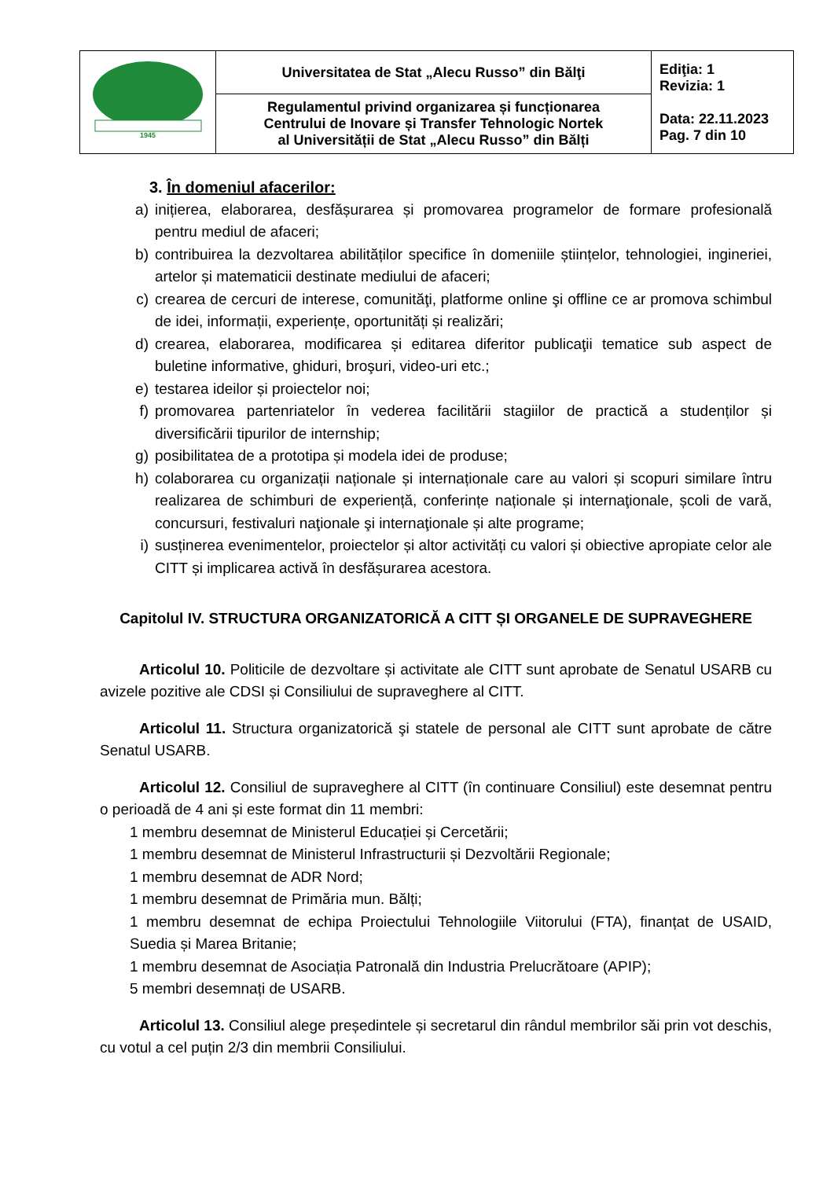| 1945 | Universitatea de Stat „Alecu Russo” din Bălţi | Ediţia: 1 Revizia: 1 Data: 22.11.2023 Pag. 7 din 10 |
| | Regulamentul privind organizarea și funcționarea Centrului de Inovare și Transfer Tehnologic Nortek al Universității de Stat „Alecu Russo” din Bălți | |
3. În domeniul afacerilor:
a) inițierea, elaborarea, desfășurarea și promovarea programelor de formare profesională pentru mediul de afaceri;
b) contribuirea la dezvoltarea abilităților specifice în domeniile științelor, tehnologiei, ingineriei, artelor și matematicii destinate mediului de afaceri;
c) crearea de cercuri de interese, comunităţi, platforme online şi offline ce ar promova schimbul de idei, informații, experiențe, oportunități și realizări;
d) crearea, elaborarea, modificarea și editarea diferitor publicaţii tematice sub aspect de buletine informative, ghiduri, broşuri, video-uri etc.;
e) testarea ideilor și proiectelor noi;
f) promovarea partenriatelor în vederea facilitării stagiilor de practică a studenților și diversificării tipurilor de internship;
g) posibilitatea de a prototipa și modela idei de produse;
h) colaborarea cu organizații naționale și internaționale care au valori și scopuri similare întru realizarea de schimburi de experiență, conferințe naționale și internaţionale, școli de vară, concursuri, festivaluri naţionale şi internaţionale și alte programe;
i) susținerea evenimentelor, proiectelor și altor activități cu valori și obiective apropiate celor ale CITT și implicarea activă în desfășurarea acestora.
Capitolul IV. STRUCTURA ORGANIZATORICĂ A CITT ȘI ORGANELE DE SUPRAVEGHERE
Articolul 10. Politicile de dezvoltare și activitate ale CITT sunt aprobate de Senatul USARB cu avizele pozitive ale CDSI și Consiliului de supraveghere al CITT.
Articolul 11. Structura organizatorică şi statele de personal ale CITT sunt aprobate de către Senatul USARB.
Articolul 12. Consiliul de supraveghere al CITT (în continuare Consiliul) este desemnat pentru o perioadă de 4 ani și este format din 11 membri:
1 membru desemnat de Ministerul Educației și Cercetării;
1 membru desemnat de Ministerul Infrastructurii și Dezvoltării Regionale;
1 membru desemnat de ADR Nord;
1 membru desemnat de Primăria mun. Bălți;
1 membru desemnat de echipa Proiectului Tehnologiile Viitorului (FTA), finanțat de USAID, Suedia și Marea Britanie;
1 membru desemnat de Asociația Patronală din Industria Prelucrătoare (APIP);
5 membri desemnați de USARB.
Articolul 13. Consiliul alege președintele și secretarul din rândul membrilor săi prin vot deschis, cu votul a cel puțin 2/3 din membrii Consiliului.